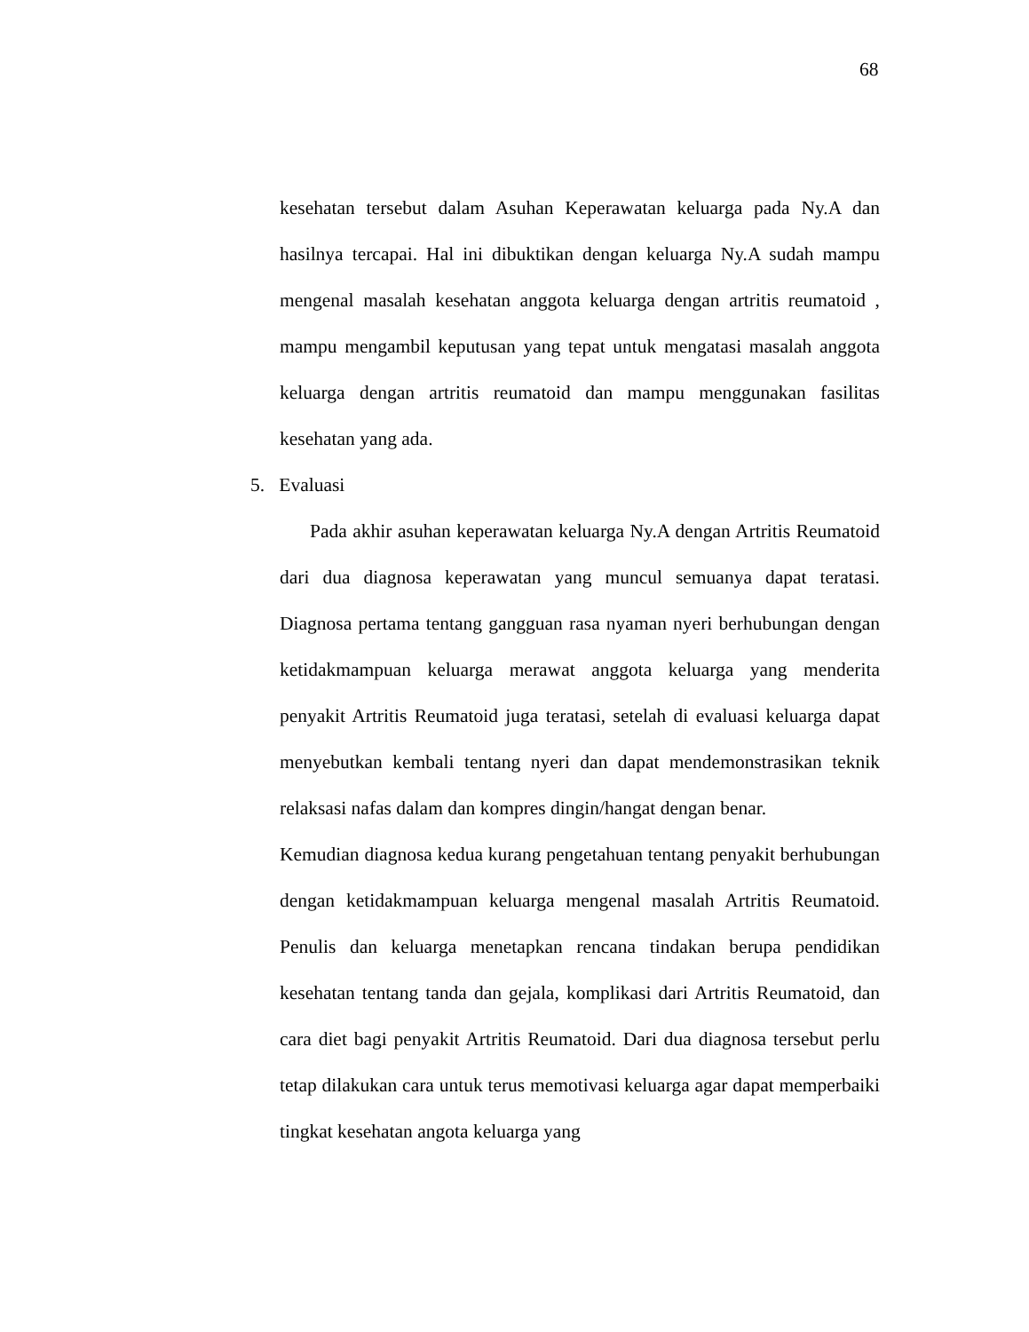68
kesehatan tersebut dalam Asuhan Keperawatan keluarga pada Ny.A dan hasilnya tercapai. Hal ini dibuktikan dengan keluarga Ny.A sudah mampu mengenal masalah kesehatan anggota keluarga dengan artritis reumatoid , mampu mengambil keputusan yang tepat untuk mengatasi masalah anggota keluarga dengan artritis reumatoid dan mampu menggunakan fasilitas kesehatan yang ada.
5. Evaluasi
Pada akhir asuhan keperawatan keluarga Ny.A dengan Artritis Reumatoid dari dua diagnosa keperawatan yang muncul semuanya dapat teratasi. Diagnosa pertama tentang gangguan rasa nyaman nyeri berhubungan dengan ketidakmampuan keluarga merawat anggota keluarga yang menderita penyakit Artritis Reumatoid juga teratasi, setelah di evaluasi keluarga dapat menyebutkan kembali tentang nyeri dan dapat mendemonstrasikan teknik relaksasi nafas dalam dan kompres dingin/hangat dengan benar.
Kemudian diagnosa kedua kurang pengetahuan tentang penyakit berhubungan dengan ketidakmampuan keluarga mengenal masalah Artritis Reumatoid. Penulis dan keluarga menetapkan rencana tindakan berupa pendidikan kesehatan tentang tanda dan gejala, komplikasi dari Artritis Reumatoid, dan cara diet bagi penyakit Artritis Reumatoid. Dari dua diagnosa tersebut perlu tetap dilakukan cara untuk terus memotivasi keluarga agar dapat memperbaiki tingkat kesehatan angota keluarga yang